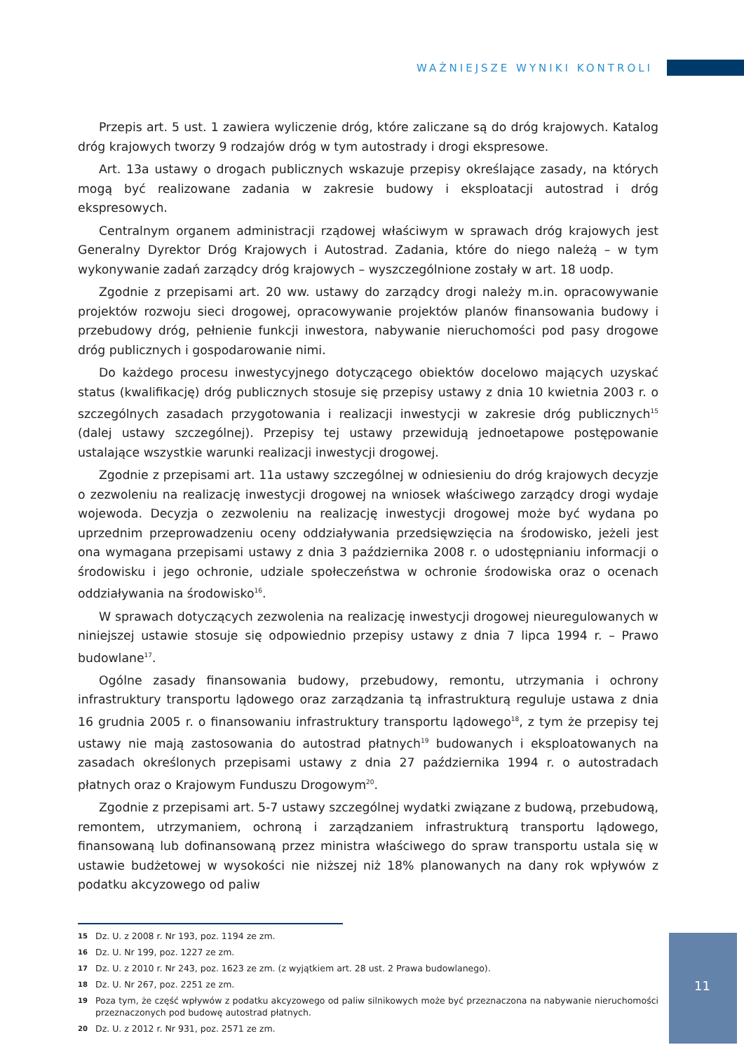WAŻNIEJSZE WYNIKI KONTROLI
Przepis art. 5 ust. 1 zawiera wyliczenie dróg, które zaliczane są do dróg krajowych. Katalog dróg krajowych tworzy 9 rodzajów dróg w tym autostrady i drogi ekspresowe.
Art. 13a ustawy o drogach publicznych wskazuje przepisy określające zasady, na których mogą być realizowane zadania w zakresie budowy i eksploatacji autostrad i dróg ekspresowych.
Centralnym organem administracji rządowej właściwym w sprawach dróg krajowych jest Generalny Dyrektor Dróg Krajowych i Autostrad. Zadania, które do niego należą – w tym wykonywanie zadań zarządcy dróg krajowych – wyszczególnione zostały w art. 18 uodp.
Zgodnie z przepisami art. 20 ww. ustawy do zarządcy drogi należy m.in. opracowywanie projektów rozwoju sieci drogowej, opracowywanie projektów planów finansowania budowy i przebudowy dróg, pełnienie funkcji inwestora, nabywanie nieruchomości pod pasy drogowe dróg publicznych i gospodarowanie nimi.
Do każdego procesu inwestycyjnego dotyczącego obiektów docelowo mających uzyskać status (kwalifikację) dróg publicznych stosuje się przepisy ustawy z dnia 10 kwietnia 2003 r. o szczególnych zasadach przygotowania i realizacji inwestycji w zakresie dróg publicznych<sup>15</sup> (dalej ustawy szczególnej). Przepisy tej ustawy przewidują jednoetapowe postępowanie ustalające wszystkie warunki realizacji inwestycji drogowej.
Zgodnie z przepisami art. 11a ustawy szczególnej w odniesieniu do dróg krajowych decyzje o zezwoleniu na realizację inwestycji drogowej na wniosek właściwego zarządcy drogi wydaje wojewoda. Decyzja o zezwoleniu na realizację inwestycji drogowej może być wydana po uprzednim przeprowadzeniu oceny oddziaływania przedsięwzięcia na środowisko, jeżeli jest ona wymagana przepisami ustawy z dnia 3 października 2008 r. o udostępnianiu informacji o środowisku i jego ochronie, udziale społeczeństwa w ochronie środowiska oraz o ocenach oddziaływania na środowisko<sup>16</sup>.
W sprawach dotyczących zezwolenia na realizację inwestycji drogowej nieuregulowanych w niniejszej ustawie stosuje się odpowiednio przepisy ustawy z dnia 7 lipca 1994 r. – Prawo budowlane<sup>17</sup>.
Ogólne zasady finansowania budowy, przebudowy, remontu, utrzymania i ochrony infrastruktury transportu lądowego oraz zarządzania tą infrastrukturą reguluje ustawa z dnia 16 grudnia 2005 r. o finansowaniu infrastruktury transportu lądowego<sup>18</sup>, z tym że przepisy tej ustawy nie mają zastosowania do autostrad płatnych<sup>19</sup> budowanych i eksploatowanych na zasadach określonych przepisami ustawy z dnia 27 października 1994 r. o autostradach płatnych oraz o Krajowym Funduszu Drogowym<sup>20</sup>.
Zgodnie z przepisami art. 5-7 ustawy szczególnej wydatki związane z budową, przebudową, remontem, utrzymaniem, ochroną i zarządzaniem infrastrukturą transportu lądowego, finansowaną lub dofinansowaną przez ministra właściwego do spraw transportu ustala się w ustawie budżetowej w wysokości nie niższej niż 18% planowanych na dany rok wpływów z podatku akcyzowego od paliw
15 Dz. U. z 2008 r. Nr 193, poz. 1194 ze zm.
16 Dz. U. Nr 199, poz. 1227 ze zm.
17 Dz. U. z 2010 r. Nr 243, poz. 1623 ze zm. (z wyjątkiem art. 28 ust. 2 Prawa budowlanego).
18 Dz. U. Nr 267, poz. 2251 ze zm.
19 Poza tym, że część wpływów z podatku akcyzowego od paliw silnikowych może być przeznaczona na nabywanie nieruchomości przeznaczonych pod budowę autostrad płatnych.
20 Dz. U. z 2012 r. Nr 931, poz. 2571 ze zm.
11